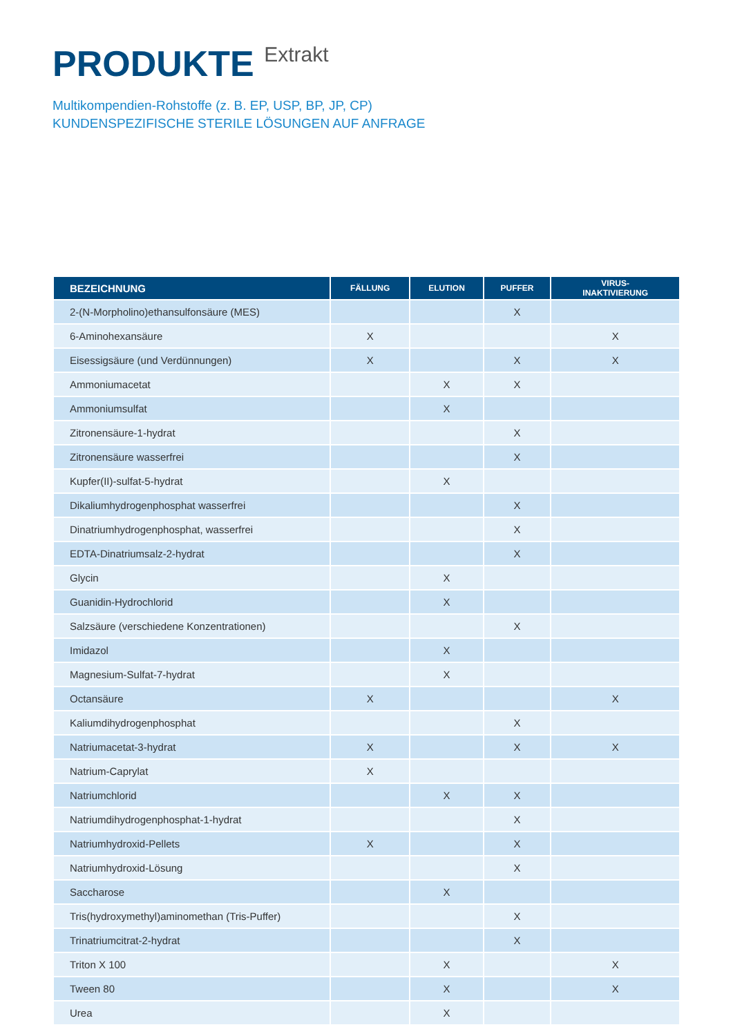PRODUKTE Extrakt
Multikompendien-Rohstoffe (z. B. EP, USP, BP, JP, CP)
KUNDENSPEZIFISCHE STERILE LÖSUNGEN AUF ANFRAGE
| BEZEICHNUNG | FÄLLUNG | ELUTION | PUFFER | VIRUS- INAKTIVIERUNG |
| --- | --- | --- | --- | --- |
| 2-(N-Morpholino)ethansulfonsäure (MES) | | | X | |
| 6-Aminohexansäure | X | | | X |
| Eisessigsäure (und Verdünnungen) | X | | X | X |
| Ammoniumacetat | | X | X | |
| Ammoniumsulfat | | X | | |
| Zitronensäure-1-hydrat | | | X | |
| Zitronensäure wasserfrei | | | X | |
| Kupfer(II)-sulfat-5-hydrat | | X | | |
| Dikaliumhydrogenphosphat wasserfrei | | | X | |
| Dinatriumhydrogenphosphat, wasserfrei | | | X | |
| EDTA-Dinatriumsalz-2-hydrat | | | X | |
| Glycin | | X | | |
| Guanidin-Hydrochlorid | | X | | |
| Salzsäure (verschiedene Konzentrationen) | | | X | |
| Imidazol | | X | | |
| Magnesium-Sulfat-7-hydrat | | X | | |
| Octansäure | X | | | X |
| Kaliumdihydrogenphosphat | | | X | |
| Natriumacetat-3-hydrat | X | | X | X |
| Natrium-Caprylat | X | | | |
| Natriumchlorid | | X | X | |
| Natriumdihydrogenphosphat-1-hydrat | | | X | |
| Natriumhydroxid-Pellets | X | | X | |
| Natriumhydroxid-Lösung | | | X | |
| Saccharose | | X | | |
| Tris(hydroxymethyl)aminomethan (Tris-Puffer) | | | X | |
| Trinatriumcitrat-2-hydrat | | | X | |
| Triton X 100 | | X | | X |
| Tween 80 | | X | | X |
| Urea | | X | | |